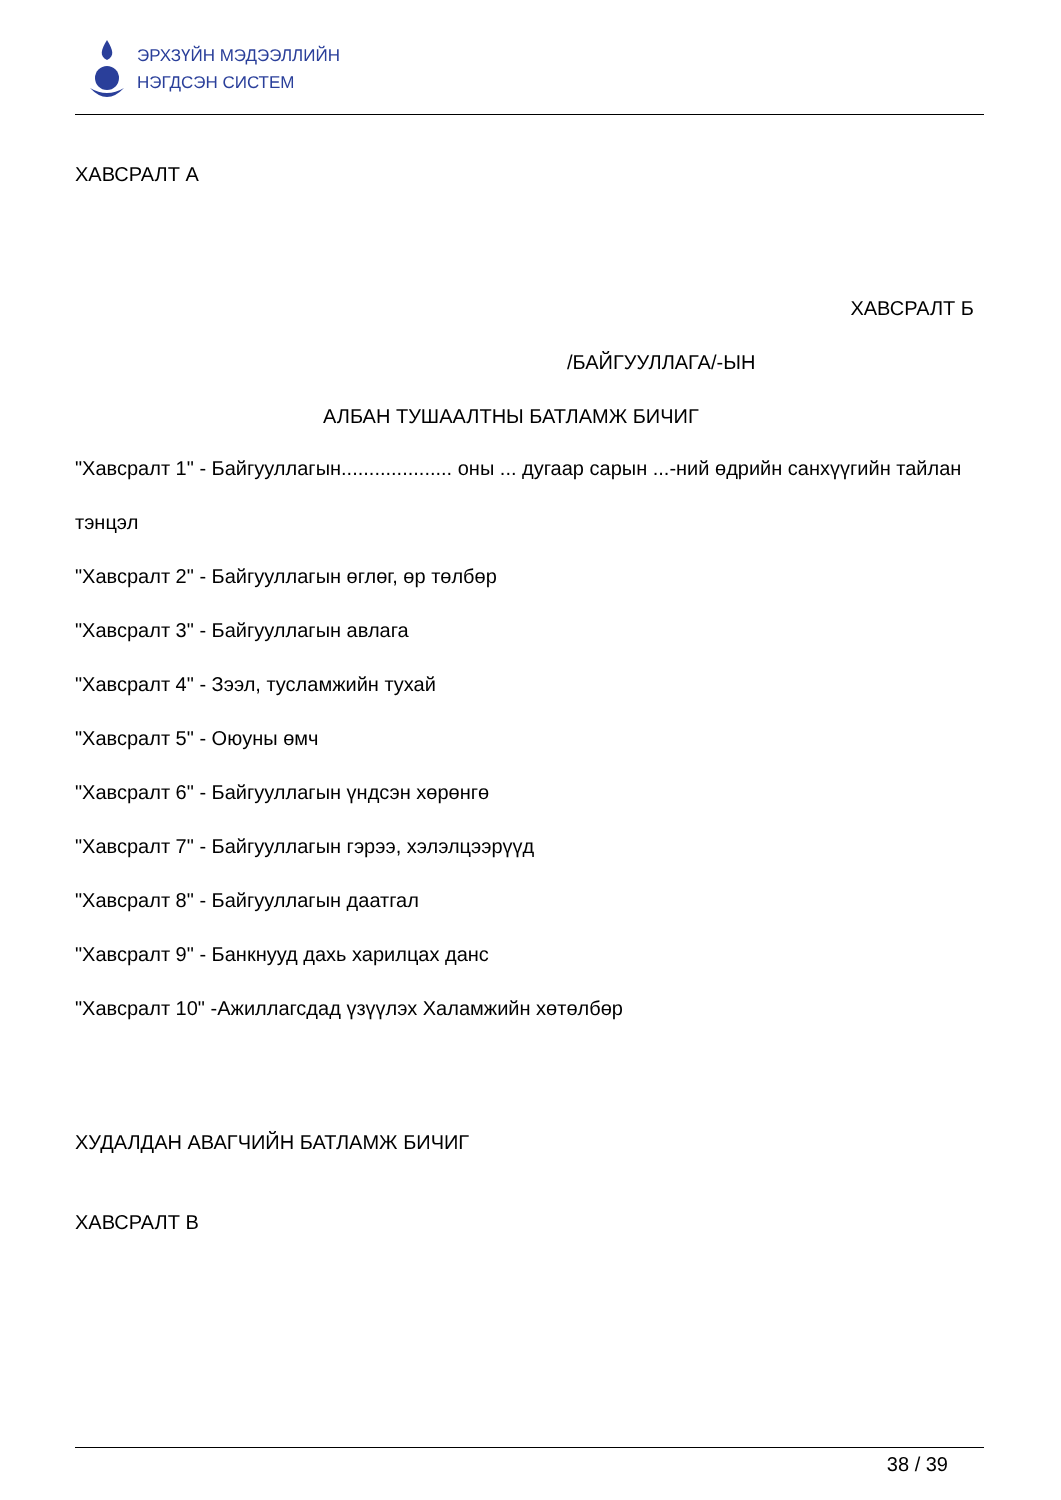ЭРХЗҮЙН МЭДЭЭЛЛИЙН
НЭГДСЭН СИСТЕМ
ХАВСРАЛТ А
ХАВСРАЛТ Б
/БАЙГУУЛЛАГА/-ЫН
АЛБАН ТУШААЛТНЫ БАТЛАМЖ БИЧИГ
"Хавсралт 1" - Байгууллагын.................... оны ... дугаар сарын ...-ний өдрийн санхүүгийн тайлан
тэнцэл
"Хавсралт 2" - Байгууллагын өглөг, өр төлбөр
"Хавсралт 3" - Байгууллагын авлага
"Хавсралт 4" - Зээл, тусламжийн тухай
"Хавсралт 5" - Оюуны өмч
"Хавсралт 6" - Байгууллагын үндсэн хөрөнгө
"Хавсралт 7" - Байгууллагын гэрээ, хэлэлцээрүүд
"Хавсралт 8" - Байгууллагын даатгал
"Хавсралт 9" - Банкнууд дахь харилцах данс
"Хавсралт 10" -Ажиллагсдад үзүүлэх Халамжийн хөтөлбөр
ХУДАЛДАН АВАГЧИЙН БАТЛАМЖ БИЧИГ
ХАВСРАЛТ В
38 / 39